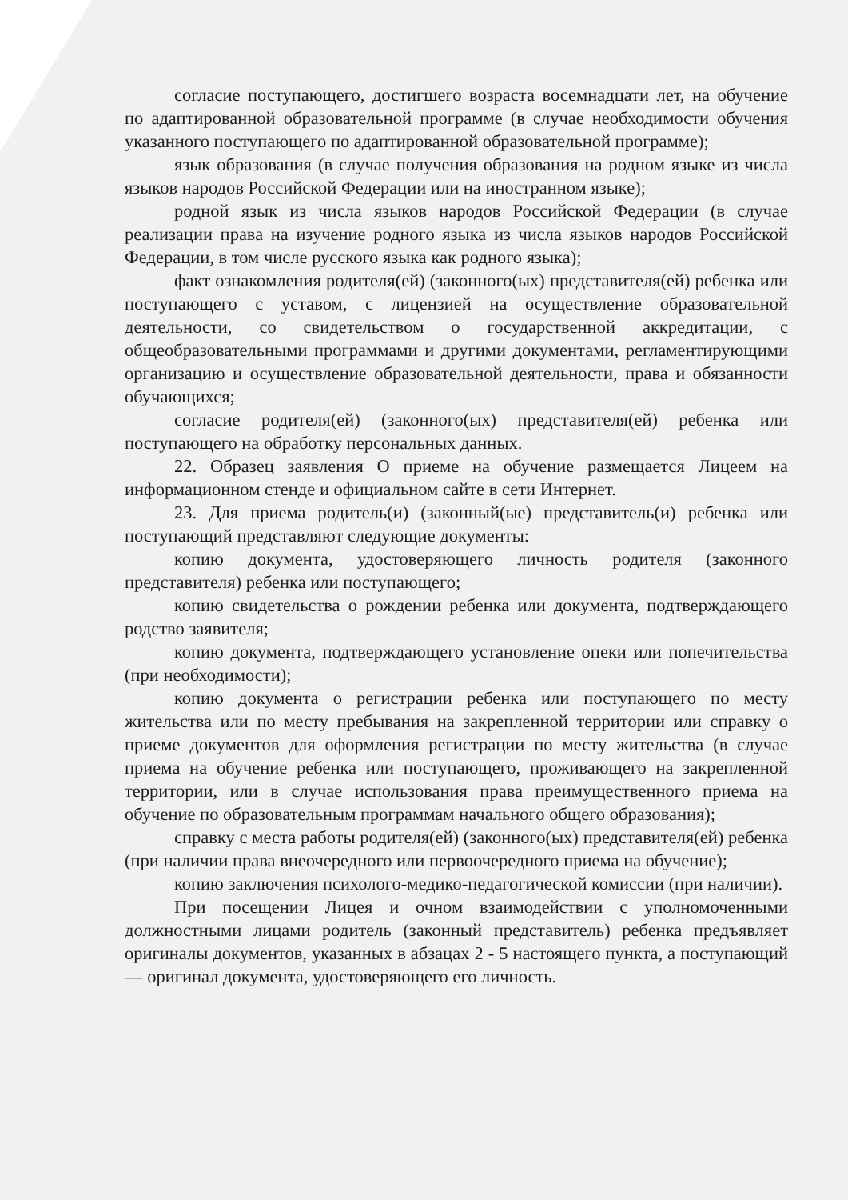согласие поступающего, достигшего возраста восемнадцати лет, на обучение по адаптированной образовательной программе (в случае необходимости обучения указанного поступающего по адаптированной образовательной программе);
язык образования (в случае получения образования на родном языке из числа языков народов Российской Федерации или на иностранном языке);
родной язык из числа языков народов Российской Федерации (в случае реализации права на изучение родного языка из числа языков народов Российской Федерации, в том числе русского языка как родного языка);
факт ознакомления родителя(ей) (законного(ых) представителя(ей) ребенка или поступающего с уставом, с лицензией на осуществление образовательной деятельности, со свидетельством о государственной аккредитации, с общеобразовательными программами и другими документами, регламентирующими организацию и осуществление образовательной деятельности, права и обязанности обучающихся;
согласие родителя(ей) (законного(ых) представителя(ей) ребенка или поступающего на обработку персональных данных.
22. Образец заявления О приеме на обучение размещается Лицеем на информационном стенде и официальном сайте в сети Интернет.
23. Для приема родитель(и) (законный(ые) представитель(и) ребенка или поступающий представляют следующие документы:
копию документа, удостоверяющего личность родителя (законного представителя) ребенка или поступающего;
копию свидетельства о рождении ребенка или документа, подтверждающего родство заявителя;
копию документа, подтверждающего установление опеки или попечительства (при необходимости);
копию документа о регистрации ребенка или поступающего по месту жительства или по месту пребывания на закрепленной территории или справку о приеме документов для оформления регистрации по месту жительства (в случае приема на обучение ребенка или поступающего, проживающего на закрепленной территории, или в случае использования права преимущественного приема на обучение по образовательным программам начального общего образования);
справку с места работы родителя(ей) (законного(ых) представителя(ей) ребенка (при наличии права внеочередного или первоочередного приема на обучение);
копию заключения психолого-медико-педагогической комиссии (при наличии).
При посещении Лицея и очном взаимодействии с уполномоченными должностными лицами родитель (законный представитель) ребенка предъявляет оригиналы документов, указанных в абзацах 2 - 5 настоящего пункта, а поступающий — оригинал документа, удостоверяющего его личность.